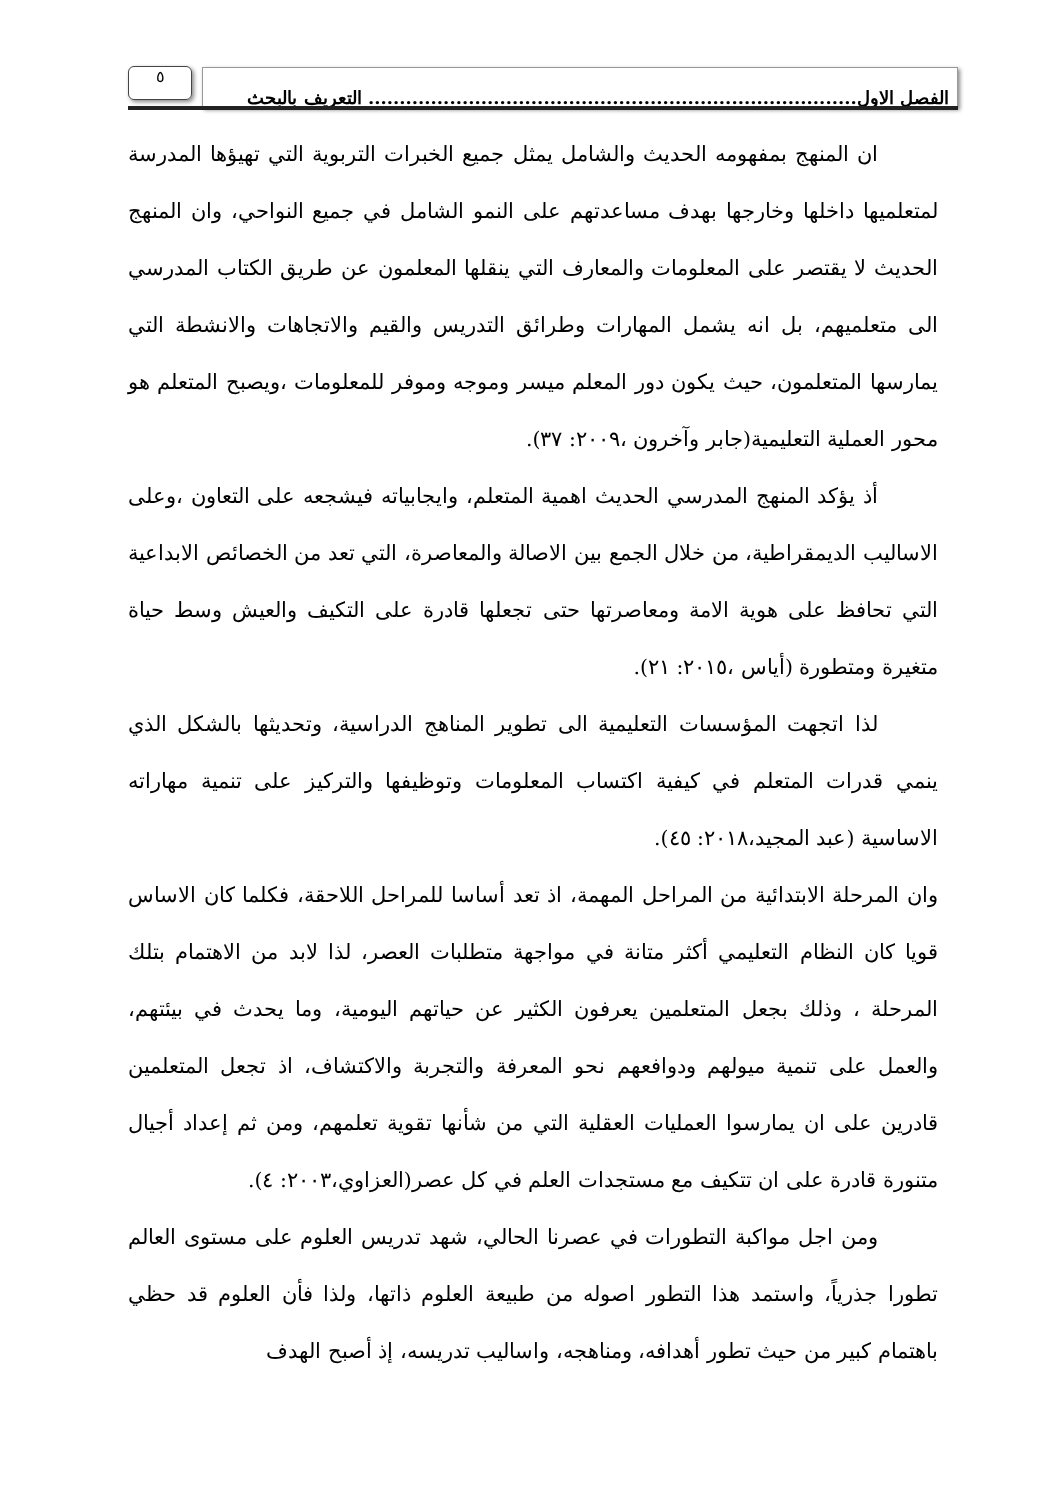الفصل الاول.............................................................................. التعريف بالبحث
٥
ان المنهج بمفهومه الحديث والشامل يمثل جميع الخبرات التربوية التي تهيؤها المدرسة لمتعلميها داخلها وخارجها بهدف مساعدتهم على النمو الشامل في جميع النواحي، وان المنهج الحديث لا يقتصر على المعلومات والمعارف التي ينقلها المعلمون عن طريق الكتاب المدرسي الى متعلميهم، بل انه يشمل المهارات وطرائق التدريس والقيم والاتجاهات والانشطة التي يمارسها المتعلمون، حيث يكون دور المعلم ميسر وموجه وموفر للمعلومات ،ويصبح المتعلم هو محور العملية التعليمية(جابر وآخرون ،٢٠٠٩: ٣٧).
أذ يؤكد المنهج المدرسي الحديث اهمية المتعلم، وايجابياته فيشجعه على التعاون ،وعلى الاساليب الديمقراطية، من خلال الجمع بين الاصالة والمعاصرة، التي تعد من الخصائص الابداعية التي تحافظ على هوية الامة ومعاصرتها حتى تجعلها قادرة على التكيف والعيش وسط حياة متغيرة ومتطورة (أياس ،٢٠١٥: ٢١).
لذا اتجهت المؤسسات التعليمية الى تطوير المناهج الدراسية، وتحديثها بالشكل الذي ينمي قدرات المتعلم في كيفية اكتساب المعلومات وتوظيفها والتركيز على تنمية مهاراته الاساسية (عبد المجيد،٢٠١٨: ٤٥).
وان المرحلة الابتدائية من المراحل المهمة، اذ تعد أساسا للمراحل اللاحقة، فكلما كان الاساس قويا كان النظام التعليمي أكثر متانة في مواجهة متطلبات العصر، لذا لابد من الاهتمام بتلك المرحلة ، وذلك بجعل المتعلمين يعرفون الكثير عن حياتهم اليومية، وما يحدث في بيئتهم، والعمل على تنمية ميولهم ودوافعهم نحو المعرفة والتجربة والاكتشاف، اذ تجعل المتعلمين قادرين على ان يمارسوا العمليات العقلية التي من شأنها تقوية تعلمهم، ومن ثم إعداد أجيال متنورة قادرة على ان تتكيف مع مستجدات العلم في كل عصر(العزاوي،٢٠٠٣: ٤).
ومن اجل مواكبة التطورات في عصرنا الحالي، شهد تدريس العلوم على مستوى العالم تطورا جذرياً، واستمد هذا التطور اصوله من طبيعة العلوم ذاتها، ولذا فأن العلوم قد حظي باهتمام كبير من حيث تطور أهدافه، ومناهجه، واساليب تدريسه، إذ أصبح الهدف